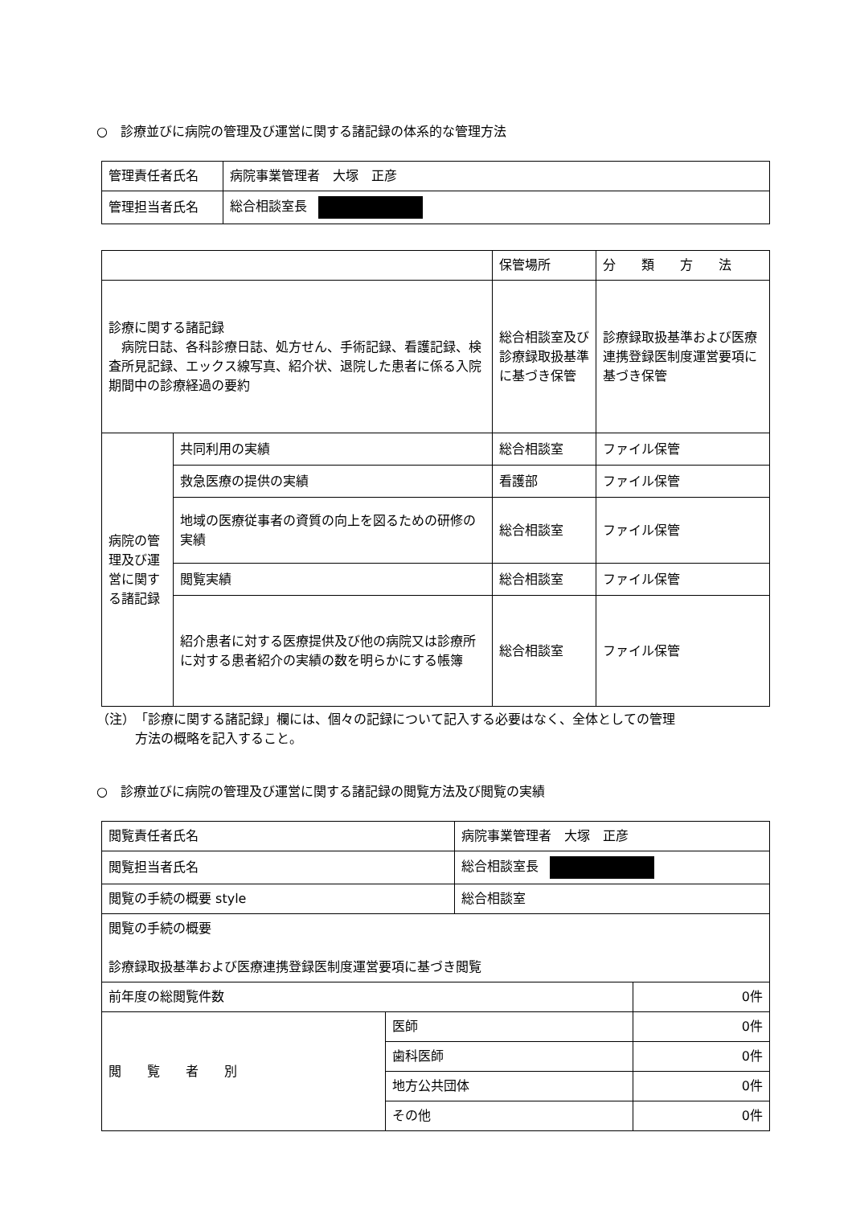○　診療並びに病院の管理及び運営に関する諸記録の体系的な管理方法
| 管理責任者氏名 | 病院事業管理者 大塚 正彦 |
| 管理担当者氏名 | 総合相談室長 |
| | | 保管場所 | 分 類 方 法 |
| --- | --- | --- | --- |
| 診療に関する諸記録 病院日誌、各科診療日誌、処方せん、手術記録、看護記録、検査所見記録、エックス線写真、紹介状、退院した患者に係る入院期間中の診療経過の要約 | | 総合相談室及び診療録取扱基準に基づき保管 | 診療録取扱基準および医療連携登録医制度運営要項に基づき保管 |
| 病院の管理及び運営に関する諸記録 | 共同利用の実績 | 総合相談室 | ファイル保管 |
| | 救急医療の提供の実績 | 看護部 | ファイル保管 |
| | 地域の医療従事者の資質の向上を図るための研修の実績 | 総合相談室 | ファイル保管 |
| | 閲覧実績 | 総合相談室 | ファイル保管 |
| | 紹介患者に対する医療提供及び他の病院又は診療所に対する患者紹介の実績の数を明らかにする帳簿 | 総合相談室 | ファイル保管 |
（注）　「診療に関する諸記録」欄には、個々の記録について記入する必要はなく、全体としての管理
　　　方法の概略を記入すること。
○　診療並びに病院の管理及び運営に関する諸記録の閲覧方法及び閲覧の実績
| 閲覧責任者氏名 | | 病院事業管理者 大塚 正彦 | |
| 閲覧担当者氏名 | | 総合相談室長 | |
| 閲覧の手続の概要 style | | 総合相談室 | |
| 閲覧の手続の概要 診療録取扱基準および医療連携登録医制度運営要項に基づき閲覧 | | | |
| 前年度の総閲覧件数 | | | 0件 |
| 閲 覧 者 別 | 医師 | | 0件 |
| | 歯科医師 | | 0件 |
| | 地方公共団体 | | 0件 |
| | その他 | | 0件 |